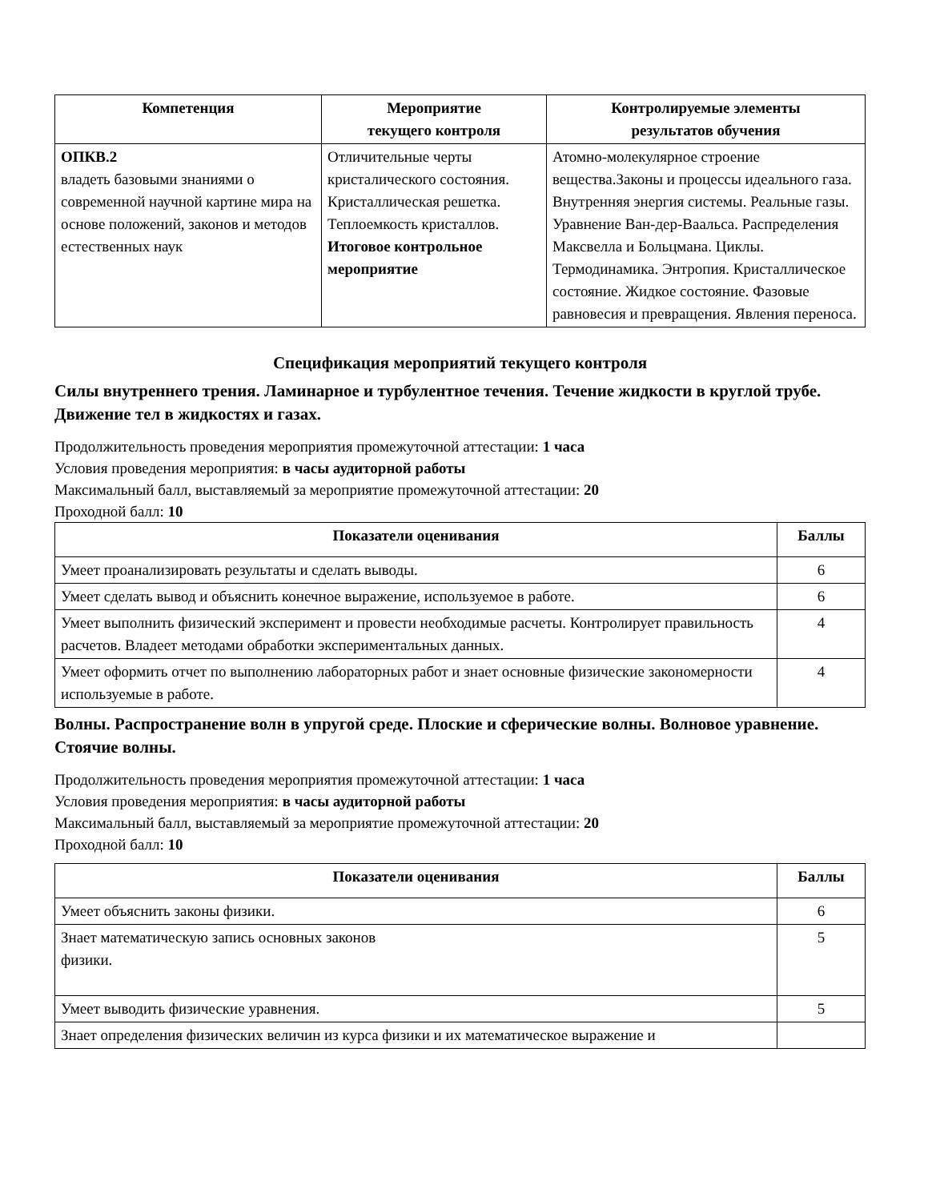| Компетенция | Мероприятие текущего контроля | Контролируемые элементы результатов обучения |
| --- | --- | --- |
| ОПКВ.2 владеть базовыми знаниями о современной научной картине мира на основе положений, законов и методов естественных наук | Отличительные черты кристалического состояния. Кристаллическая решетка. Теплоемкость кристаллов. Итоговое контрольное мероприятие | Атомно-молекулярное строение вещества.Законы и процессы идеального газа. Внутренняя энергия системы. Реальные газы. Уравнение Ван-дер-Ваальса. Распределения Максвелла и Больцмана. Циклы. Термодинамика. Энтропия. Кристаллическое состояние. Жидкое состояние. Фазовые равновесия и превращения. Явления переноса. |
Спецификация мероприятий текущего контроля
Силы внутреннего трения. Ламинарное и турбулентное течения. Течение жидкости в круглой трубе. Движение тел в жидкостях и газах.
Продолжительность проведения мероприятия промежуточной аттестации: 1 часа
Условия проведения мероприятия: в часы аудиторной работы
Максимальный балл, выставляемый за мероприятие промежуточной аттестации: 20
Проходной балл: 10
| Показатели оценивания | Баллы |
| --- | --- |
| Умеет проанализировать результаты и сделать выводы. | 6 |
| Умеет сделать вывод и объяснить конечное выражение, используемое в работе. | 6 |
| Умеет выполнить физический эксперимент и провести необходимые расчеты. Контролирует правильность расчетов. Владеет методами обработки экспериментальных данных. | 4 |
| Умеет оформить отчет по выполнению лабораторных работ и знает основные физические закономерности используемые в работе. | 4 |
Волны. Распространение волн в упругой среде. Плоские и сферические волны. Волновое уравнение. Стоячие волны.
Продолжительность проведения мероприятия промежуточной аттестации: 1 часа
Условия проведения мероприятия: в часы аудиторной работы
Максимальный балл, выставляемый за мероприятие промежуточной аттестации: 20
Проходной балл: 10
| Показатели оценивания | Баллы |
| --- | --- |
| Умеет объяснить законы физики. | 6 |
| Знает математическую запись основных законов физики. | 5 |
| Умеет выводить физические уравнения. | 5 |
| Знает определения физических величин из курса физики и их математическое выражение и | |